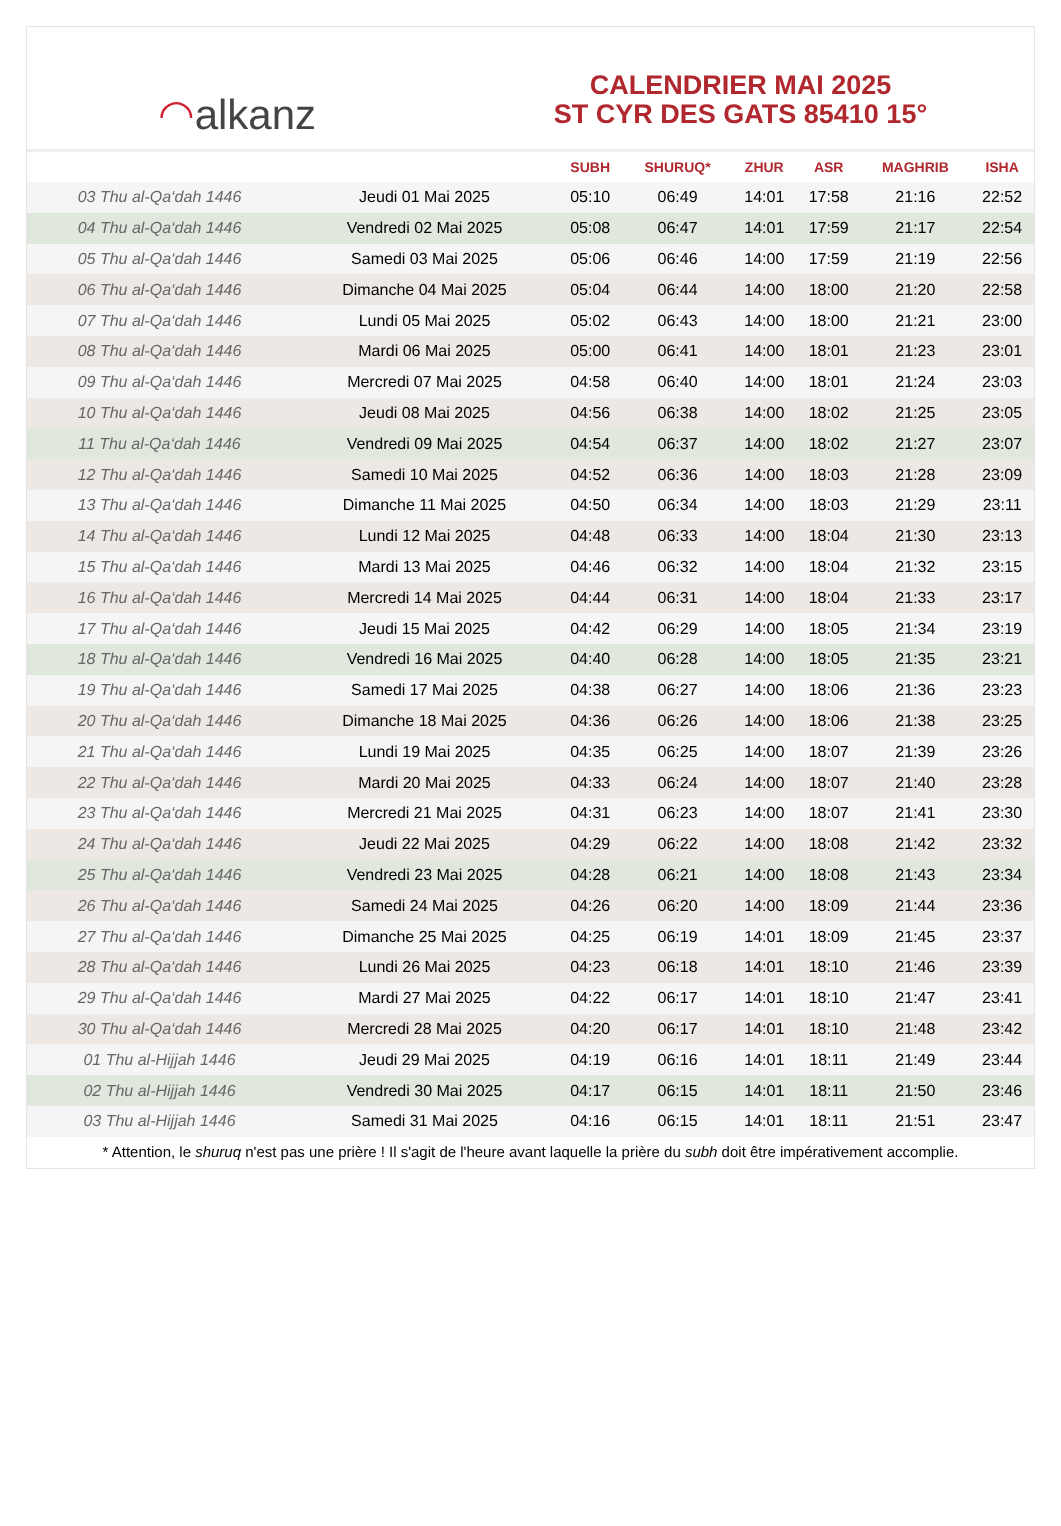◠ alkanz
CALENDRIER MAI 2025
ST CYR DES GATS 85410 15°
| | | SUBH | SHURUQ* | ZHUR | ASR | MAGHRIB | ISHA |
| --- | --- | --- | --- | --- | --- | --- | --- |
| 03 Thu al-Qa‘dah 1446 | Jeudi 01 Mai 2025 | 05:10 | 06:49 | 14:01 | 17:58 | 21:16 | 22:52 |
| 04 Thu al-Qa‘dah 1446 | Vendredi 02 Mai 2025 | 05:08 | 06:47 | 14:01 | 17:59 | 21:17 | 22:54 |
| 05 Thu al-Qa‘dah 1446 | Samedi 03 Mai 2025 | 05:06 | 06:46 | 14:00 | 17:59 | 21:19 | 22:56 |
| 06 Thu al-Qa‘dah 1446 | Dimanche 04 Mai 2025 | 05:04 | 06:44 | 14:00 | 18:00 | 21:20 | 22:58 |
| 07 Thu al-Qa‘dah 1446 | Lundi 05 Mai 2025 | 05:02 | 06:43 | 14:00 | 18:00 | 21:21 | 23:00 |
| 08 Thu al-Qa‘dah 1446 | Mardi 06 Mai 2025 | 05:00 | 06:41 | 14:00 | 18:01 | 21:23 | 23:01 |
| 09 Thu al-Qa‘dah 1446 | Mercredi 07 Mai 2025 | 04:58 | 06:40 | 14:00 | 18:01 | 21:24 | 23:03 |
| 10 Thu al-Qa‘dah 1446 | Jeudi 08 Mai 2025 | 04:56 | 06:38 | 14:00 | 18:02 | 21:25 | 23:05 |
| 11 Thu al-Qa‘dah 1446 | Vendredi 09 Mai 2025 | 04:54 | 06:37 | 14:00 | 18:02 | 21:27 | 23:07 |
| 12 Thu al-Qa‘dah 1446 | Samedi 10 Mai 2025 | 04:52 | 06:36 | 14:00 | 18:03 | 21:28 | 23:09 |
| 13 Thu al-Qa‘dah 1446 | Dimanche 11 Mai 2025 | 04:50 | 06:34 | 14:00 | 18:03 | 21:29 | 23:11 |
| 14 Thu al-Qa‘dah 1446 | Lundi 12 Mai 2025 | 04:48 | 06:33 | 14:00 | 18:04 | 21:30 | 23:13 |
| 15 Thu al-Qa‘dah 1446 | Mardi 13 Mai 2025 | 04:46 | 06:32 | 14:00 | 18:04 | 21:32 | 23:15 |
| 16 Thu al-Qa‘dah 1446 | Mercredi 14 Mai 2025 | 04:44 | 06:31 | 14:00 | 18:04 | 21:33 | 23:17 |
| 17 Thu al-Qa‘dah 1446 | Jeudi 15 Mai 2025 | 04:42 | 06:29 | 14:00 | 18:05 | 21:34 | 23:19 |
| 18 Thu al-Qa‘dah 1446 | Vendredi 16 Mai 2025 | 04:40 | 06:28 | 14:00 | 18:05 | 21:35 | 23:21 |
| 19 Thu al-Qa‘dah 1446 | Samedi 17 Mai 2025 | 04:38 | 06:27 | 14:00 | 18:06 | 21:36 | 23:23 |
| 20 Thu al-Qa‘dah 1446 | Dimanche 18 Mai 2025 | 04:36 | 06:26 | 14:00 | 18:06 | 21:38 | 23:25 |
| 21 Thu al-Qa‘dah 1446 | Lundi 19 Mai 2025 | 04:35 | 06:25 | 14:00 | 18:07 | 21:39 | 23:26 |
| 22 Thu al-Qa‘dah 1446 | Mardi 20 Mai 2025 | 04:33 | 06:24 | 14:00 | 18:07 | 21:40 | 23:28 |
| 23 Thu al-Qa‘dah 1446 | Mercredi 21 Mai 2025 | 04:31 | 06:23 | 14:00 | 18:07 | 21:41 | 23:30 |
| 24 Thu al-Qa‘dah 1446 | Jeudi 22 Mai 2025 | 04:29 | 06:22 | 14:00 | 18:08 | 21:42 | 23:32 |
| 25 Thu al-Qa‘dah 1446 | Vendredi 23 Mai 2025 | 04:28 | 06:21 | 14:00 | 18:08 | 21:43 | 23:34 |
| 26 Thu al-Qa‘dah 1446 | Samedi 24 Mai 2025 | 04:26 | 06:20 | 14:00 | 18:09 | 21:44 | 23:36 |
| 27 Thu al-Qa‘dah 1446 | Dimanche 25 Mai 2025 | 04:25 | 06:19 | 14:01 | 18:09 | 21:45 | 23:37 |
| 28 Thu al-Qa‘dah 1446 | Lundi 26 Mai 2025 | 04:23 | 06:18 | 14:01 | 18:10 | 21:46 | 23:39 |
| 29 Thu al-Qa‘dah 1446 | Mardi 27 Mai 2025 | 04:22 | 06:17 | 14:01 | 18:10 | 21:47 | 23:41 |
| 30 Thu al-Qa‘dah 1446 | Mercredi 28 Mai 2025 | 04:20 | 06:17 | 14:01 | 18:10 | 21:48 | 23:42 |
| 01 Thu al-Hijjah 1446 | Jeudi 29 Mai 2025 | 04:19 | 06:16 | 14:01 | 18:11 | 21:49 | 23:44 |
| 02 Thu al-Hijjah 1446 | Vendredi 30 Mai 2025 | 04:17 | 06:15 | 14:01 | 18:11 | 21:50 | 23:46 |
| 03 Thu al-Hijjah 1446 | Samedi 31 Mai 2025 | 04:16 | 06:15 | 14:01 | 18:11 | 21:51 | 23:47 |
* Attention, le shuruq n'est pas une prière ! Il s'agit de l'heure avant laquelle la prière du subh doit être impérativement accomplie.